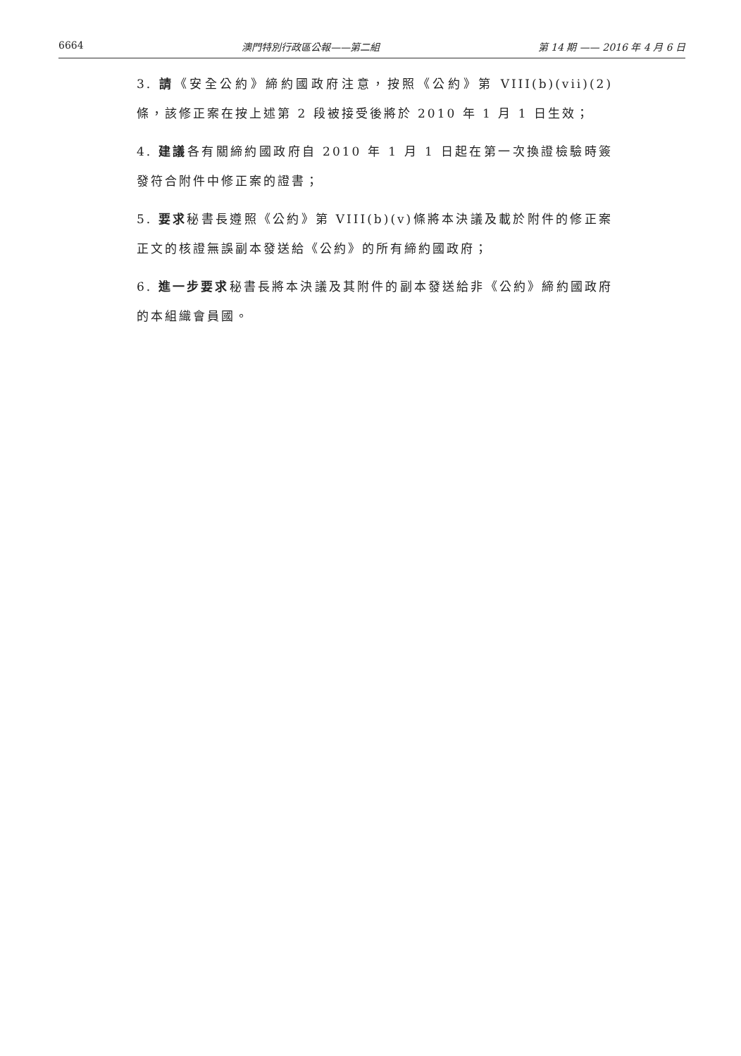6664 澳門特別行政區公報——第二組 第 14 期 —— 2016 年 4 月 6 日
3. 請《安全公約》締約國政府注意，按照《公約》第 VIII(b)(vii)(2)條，該修正案在按上述第 2 段被接受後將於 2010 年 1 月 1 日生效；
4. 建議各有關締約國政府自 2010 年 1 月 1 日起在第一次換證檢驗時簽發符合附件中修正案的證書；
5. 要求秘書長遵照《公約》第 VIII(b)(v)條將本決議及載於附件的修正案正文的核證無誤副本發送給《公約》的所有締約國政府；
6. 進一步要求秘書長將本決議及其附件的副本發送給非《公約》締約國政府的本組織會員國。